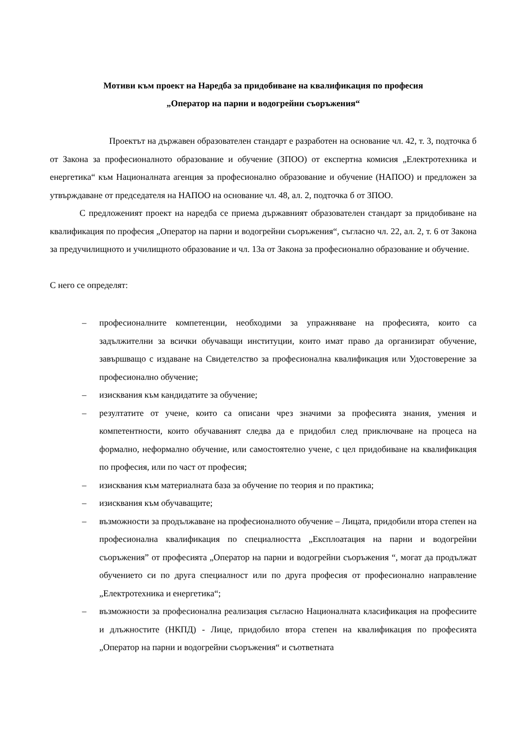Мотиви към проект на Наредба за придобиване на квалификация по професия
„Оператор на парни и водогрейни съоръжения“
Проектът на държавен образователен стандарт е разработен на основание чл. 42, т. 3, подточка б от Закона за професионалното образование и обучение (ЗПОО) от експертна комисия „Електротехника и енергетика“ към Националната агенция за професионално образование и обучение (НАПОО) и предложен за утвърждаване от председателя на НАПОО на основание чл. 48, ал. 2, подточка б от ЗПОО.
С предложеният проект на наредба се приема държавният образователен стандарт за придобиване на квалификация по професия „Оператор на парни и водогрейни съоръжения“, съгласно чл. 22, ал. 2, т. 6 от Закона за предучилищното и училищното образование и чл. 13а от Закона за професионално образование и обучение.
С него се определят:
– професионалните компетенции, необходими за упражняване на професията, които са задължителни за всички обучаващи институции, които имат право да организират обучение, завършващо с издаване на Свидетелство за професионална квалификация или Удостоверение за професионално обучение;
– изисквания към кандидатите за обучение;
– резултатите от учене, които са описани чрез значими за професията знания, умения и компетентности, които обучаваният следва да е придобил след приключване на процеса на формално, неформално обучение, или самостоятелно учене, с цел придобиване на квалификация по професия, или по част от професия;
– изисквания към материалната база за обучение по теория и по практика;
– изисквания към обучаващите;
– възможности за продължаване на професионалното обучение – Лицата, придобили втора степен на професионална квалификация по специалността „Експлоатация на парни и водогрейни съоръжения” от професията „Оператор на парни и водогрейни съоръжения “, могат да продължат обучението си по друга специалност или по друга професия от професионално направление „Електротехника и енергетика“;
– възможности за професионална реализация съгласно Националната класификация на професиите и длъжностите (НКПД) - Лице, придобило втора степен на квалификация по професията „Оператор на парни и водогрейни съоръжения“ и съответната